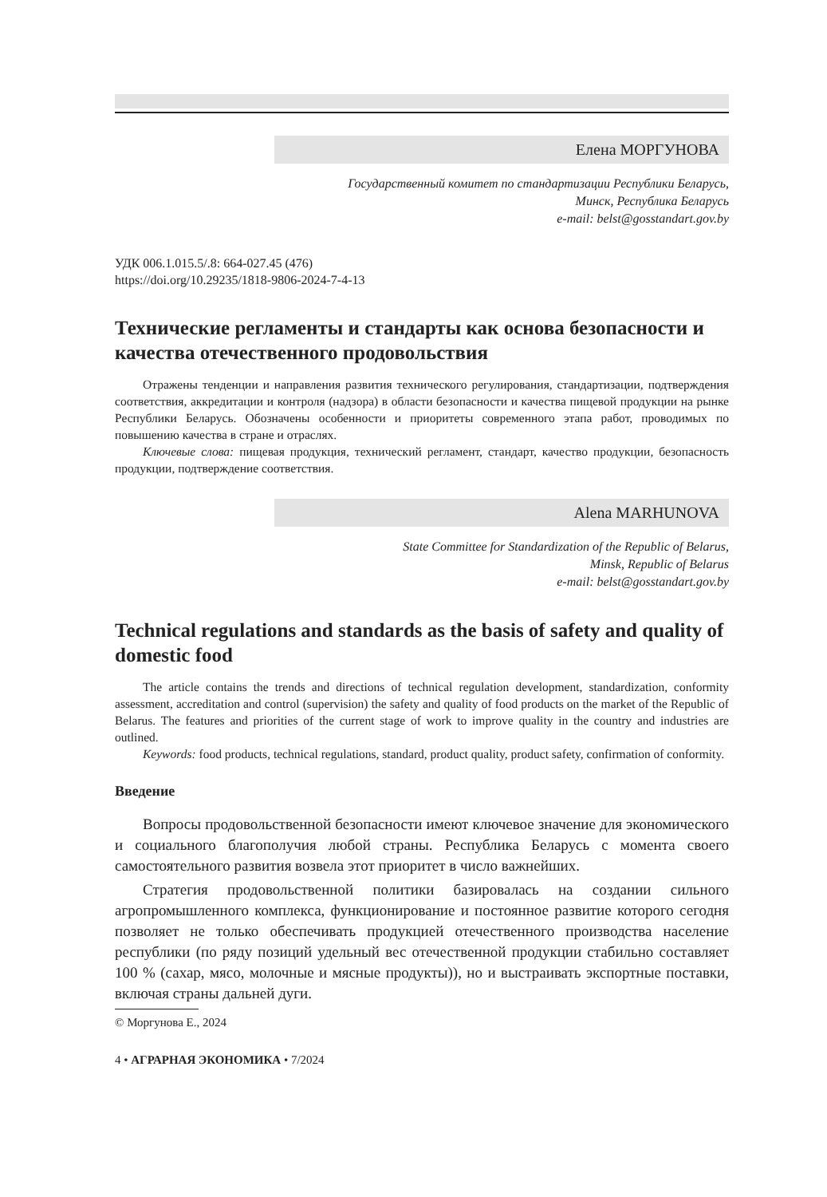Елена МОРГУНОВА
Государственный комитет по стандартизации Республики Беларусь,
Минск, Республика Беларусь
e-mail: belst@gosstandart.gov.by
УДК 006.1.015.5/.8: 664-027.45 (476)
https://doi.org/10.29235/1818-9806-2024-7-4-13
Технические регламенты и стандарты как основа безопасности и качества отечественного продовольствия
Отражены тенденции и направления развития технического регулирования, стандартизации, подтверждения соответствия, аккредитации и контроля (надзора) в области безопасности и качества пищевой продукции на рынке Республики Беларусь. Обозначены особенности и приоритеты современного этапа работ, проводимых по повышению качества в стране и отраслях.
Ключевые слова: пищевая продукция, технический регламент, стандарт, качество продукции, безопасность продукции, подтверждение соответствия.
Alena MARHUNOVA
State Committee for Standardization of the Republic of Belarus,
Minsk, Republic of Belarus
e-mail: belst@gosstandart.gov.by
Technical regulations and standards as the basis of safety and quality of domestic food
The article contains the trends and directions of technical regulation development, standardization, conformity assessment, accreditation and control (supervision) the safety and quality of food products on the market of the Republic of Belarus. The features and priorities of the current stage of work to improve quality in the country and industries are outlined.
Keywords: food products, technical regulations, standard, product quality, product safety, confirmation of conformity.
Введение
Вопросы продовольственной безопасности имеют ключевое значение для экономического и социального благополучия любой страны. Республика Беларусь с момента своего самостоятельного развития возвела этот приоритет в число важнейших.
Стратегия продовольственной политики базировалась на создании сильного агропромышленного комплекса, функционирование и постоянное развитие которого сегодня позволяет не только обеспечивать продукцией отечественного производства население республики (по ряду позиций удельный вес отечественной продукции стабильно составляет 100 % (сахар, мясо, молочные и мясные продукты)), но и выстраивать экспортные поставки, включая страны дальней дуги.
© Моргунова Е., 2024
4 • АГРАРНАЯ ЭКОНОМИКА • 7/2024